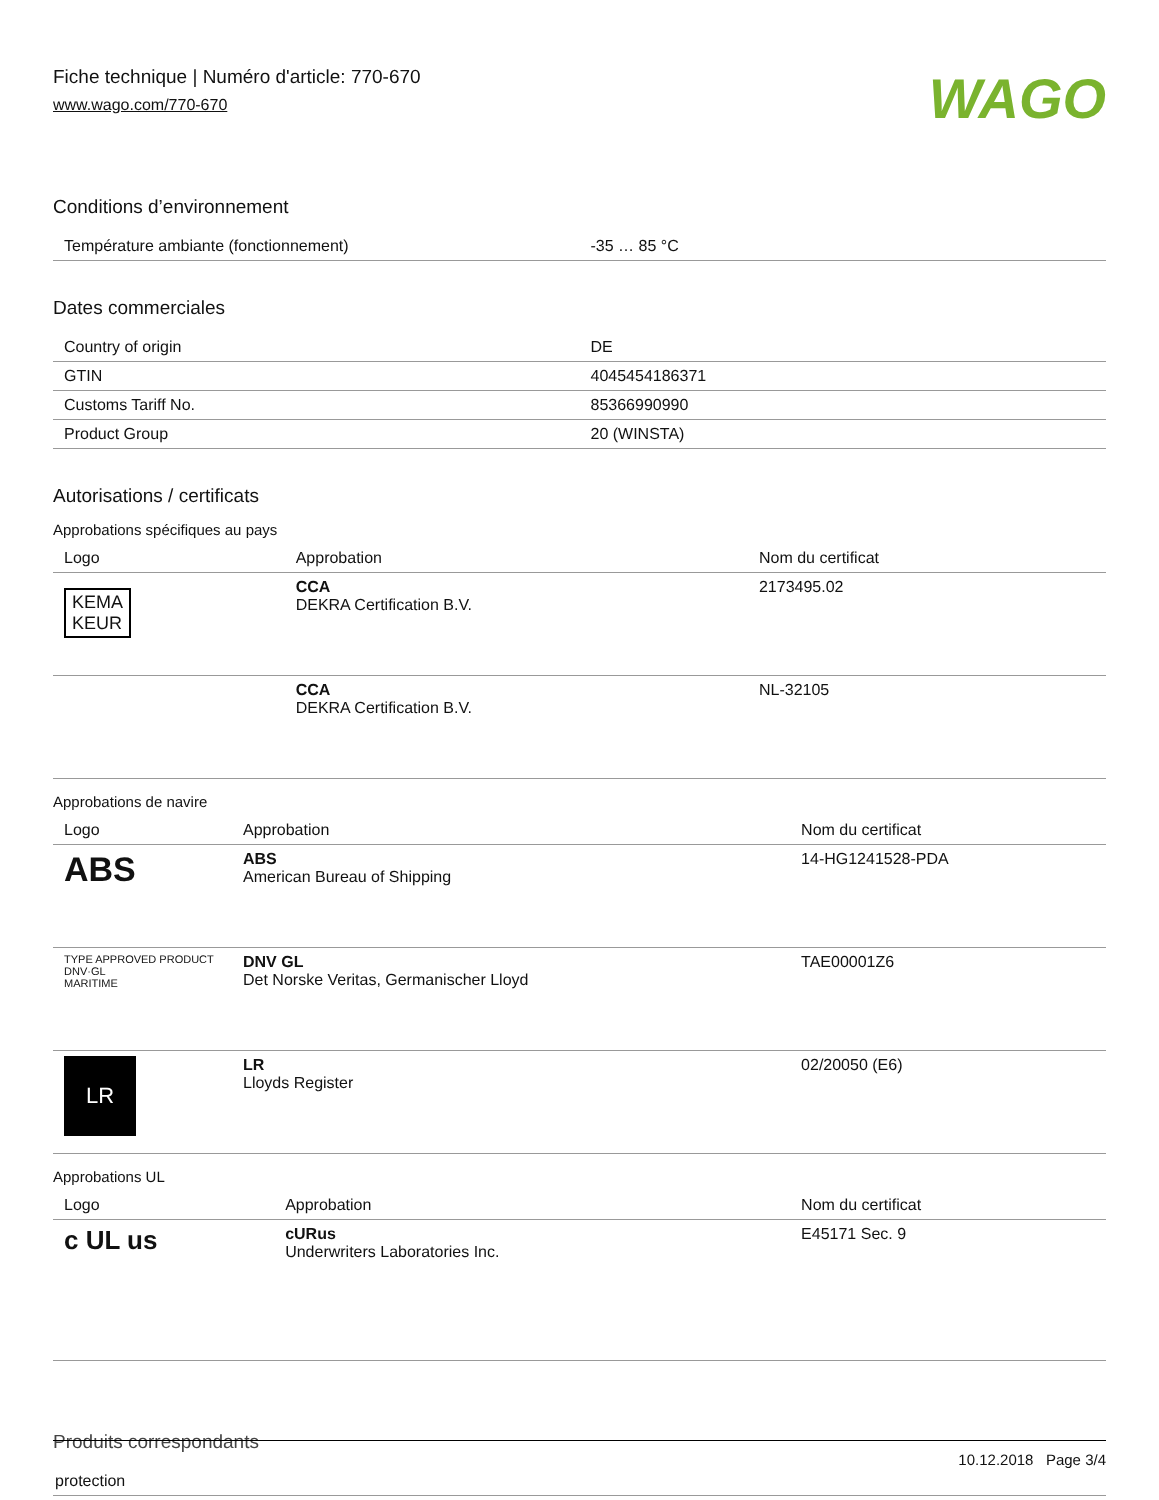Fiche technique | Numéro d'article: 770-670
www.wago.com/770-670
WAGO
Conditions d’environnement
| Température ambiante (fonctionnement) | -35 … 85 °C |
Dates commerciales
| Country of origin | DE |
| GTIN | 4045454186371 |
| Customs Tariff No. | 85366990990 |
| Product Group | 20 (WINSTA) |
Autorisations / certificats
Approbations spécifiques au pays
| Logo | Approbation | Nom du certificat |
| --- | --- | --- |
| KEMA KEUR | CCA DEKRA Certification B.V. | 2173495.02 |
| | CCA DEKRA Certification B.V. | NL-32105 |
Approbations de navire
| Logo | Approbation | Nom du certificat |
| --- | --- | --- |
| ABS | ABS American Bureau of Shipping | 14-HG1241528-PDA |
| TYPE APPROVED PRODUCT DNV·GL MARITIME | DNV GL Det Norske Veritas, Germanischer Lloyd | TAE00001Z6 |
| LR | LR Lloyds Register | 02/20050 (E6) |
Approbations UL
| Logo | Approbation | Nom du certificat |
| --- | --- | --- |
| c UL us | cURus Underwriters Laboratories Inc. | E45171 Sec. 9 |
Produits correspondants
| protection |
10.12.2018 Page 3/4